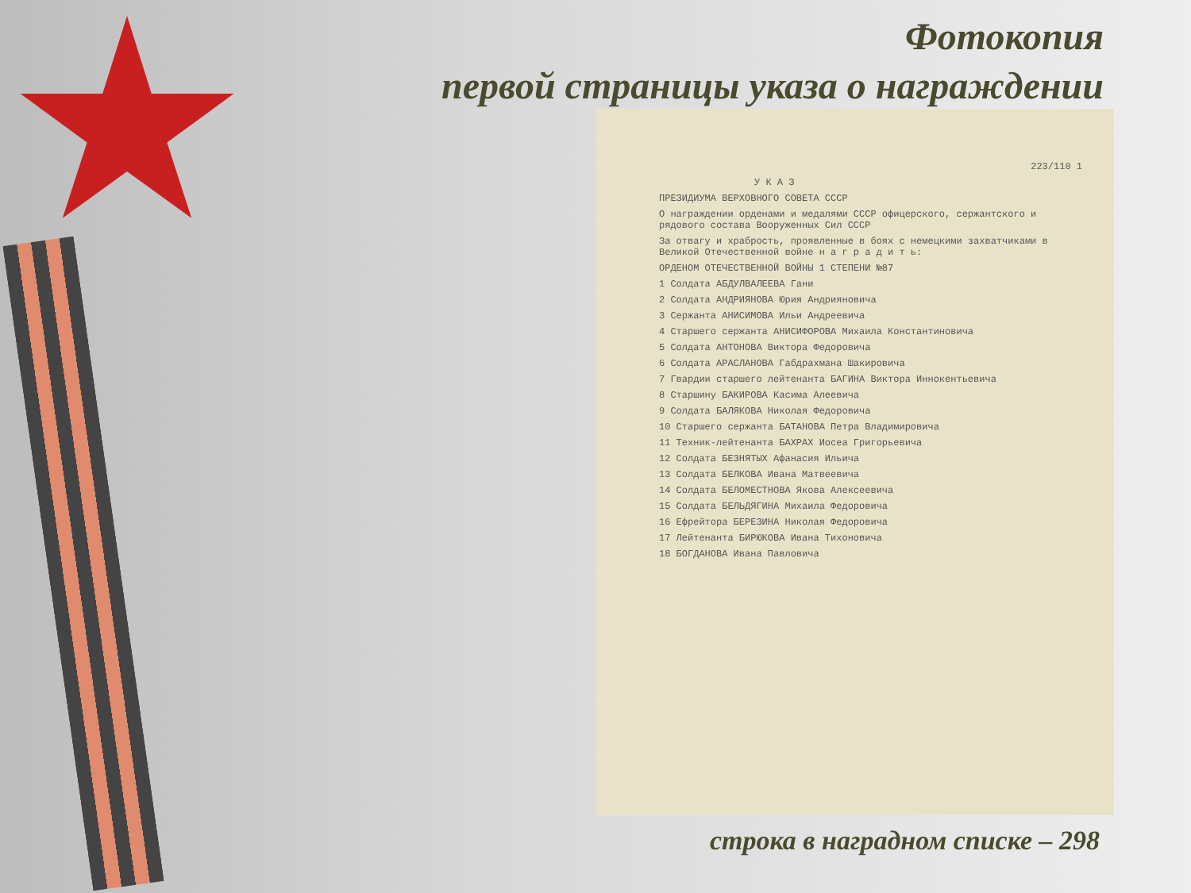Фотокопия
первой страницы указа о награждении
223/110 1
У К А З
ПРЕЗИДИУМА ВЕРХОВНОГО СОВЕТА СССР
О награждении орденами и медалями СССР офицерского, сержантского и рядового состава Вооруженных Сил СССР
За отвагу и храбрость, проявленные в боях с немецкими захватчиками в Великой Отечественной войне н а г р а д и т ь:
ОРДЕНОМ ОТЕЧЕСТВЕННОЙ ВОЙНЫ 1 СТЕПЕНИ №87
1 Солдата АБДУЛВАЛЕЕВА Гани
2 Солдата АНДРИЯНОВА Юрия Андрияновича
3 Сержанта АНИСИМОВА Ильи Андреевича
4 Старшего сержанта АНИСИФОРОВА Михаила Константиновича
5 Солдата АНТОНОВА Виктора Федоровича
6 Солдата АРАСЛАНОВА Габдрахмана Шакировича
7 Гвардии старшего лейтенанта БАГИНА Виктора Иннокентьевича
8 Старшину БАКИРОВА Касима Алеевича
9 Солдата БАЛЯКОВА Николая Федоровича
10 Старшего сержанта БАТАНОВА Петра Владимировича
11 Техник-лейтенанта БАХРАХ Иосеа Григорьевича
12 Солдата БЕЗНЯТЫХ Афанасия Ильича
13 Солдата БЕЛКОВА Ивана Матвеевича
14 Солдата БЕЛОМЕСТНОВА Якова Алексеевича
15 Солдата БЕЛЬДЯГИНА Михаила Федоровича
16 Ефрейтора БЕРЕЗИНА Николая Федоровича
17 Лейтенанта БИРЮКОВА Ивана Тихоновича
18 БОГДАНОВА Ивана Павловича
строка в наградном списке – 298